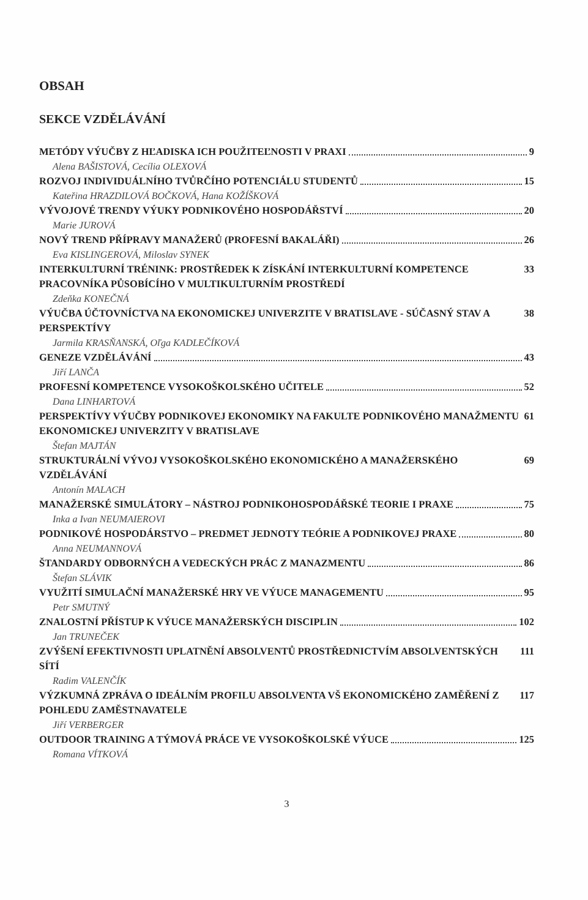OBSAH
SEKCE VZDĚLÁVÁNÍ
METÓDY VÝUČBY Z HĽADISKA ICH POUŽITEĽNOSTI V PRAXI 9
Alena BAŠISTOVÁ, Cecília OLEXOVÁ
ROZVOJ INDIVIDUÁLNÍHO TVŮRČÍHO POTENCIÁLU STUDENTŮ 15
Kateřina HRAZDILOVÁ BOČKOVÁ, Hana KOŽÍŠKOVÁ
VÝVOJOVÉ TRENDY VÝUKY PODNIKOVÉHO HOSPODÁŘSTVÍ 20
Marie JUROVÁ
NOVÝ TREND PŘÍPRAVY MANAŽERŮ (PROFESNÍ BAKALÁŘI) 26
Eva KISLINGEROVÁ, Miloslav SYNEK
INTERKULTURNÍ TRÉNINK: PROSTŘEDEK K ZÍSKÁNÍ INTERKULTURNÍ KOMPETENCE PRACOVNÍKA PŮSOBÍCÍHO V MULTIKULTURNÍM PROSTŘEDÍ 33
Zdeňka KONEČNÁ
VÝUČBA ÚČTOVNÍCTVA NA EKONOMICKEJ UNIVERZITE V BRATISLAVE - SÚČASNÝ STAV A PERSPEKTÍVY 38
Jarmila KRASŇANSKÁ, Oľga KADLEČÍKOVÁ
GENEZE VZDĚLÁVÁNÍ 43
Jiří LANČA
PROFESNÍ KOMPETENCE VYSOKOŠKOLSKÉHO UČITELE 52
Dana LINHARTOVÁ
PERSPEKTÍVY VÝUČBY PODNIKOVEJ EKONOMIKY NA FAKULTE PODNIKOVÉHO MANAŽMENTU EKONOMICKEJ UNIVERZITY V BRATISLAVE 61
Štefan MAJTÁN
STRUKTURÁLNÍ VÝVOJ VYSOKOŠKOLSKÉHO EKONOMICKÉHO A MANAŽERSKÉHO VZDĚLÁVÁNÍ 69
Antonín MALACH
MANAŽERSKÉ SIMULÁTORY – NÁSTROJ PODNIKOHOSPODÁŘSKÉ TEORIE I PRAXE 75
Inka a Ivan NEUMAIEROVI
PODNIKOVÉ HOSPODÁRSTVO – PREDMET JEDNOTY TEÓRIE A PODNIKOVEJ PRAXE 80
Anna NEUMANNOVÁ
ŠTANDARDY ODBORNÝCH A VEDECKÝCH PRÁC Z MANAZMENTU 86
Štefan SLÁVIK
VYUŽITÍ SIMULAČNÍ MANAŽERSKÉ HRY VE VÝUCE MANAGEMENTU 95
Petr SMUTNÝ
ZNALOSTNÍ PŘÍSTUP K VÝUCE MANAŽERSKÝCH DISCIPLIN 102
Jan TRUNEČEK
ZVÝŠENÍ EFEKTIVNOSTI UPLATNĚNÍ ABSOLVENTŮ PROSTŘEDNICTVÍM ABSOLVENTSKÝCH SÍTÍ 111
Radim VALENČÍK
VÝZKUMNÁ ZPRÁVA O IDEÁLNÍM PROFILU ABSOLVENTA VŠ EKONOMICKÉHO ZAMĚŘENÍ Z POHLEDU ZAMĚSTNAVATELE 117
Jiří VERBERGER
OUTDOOR TRAINING A TÝMOVÁ PRÁCE VE VYSOKOŠKOLSKÉ VÝUCE 125
Romana VÍTKOVÁ
3